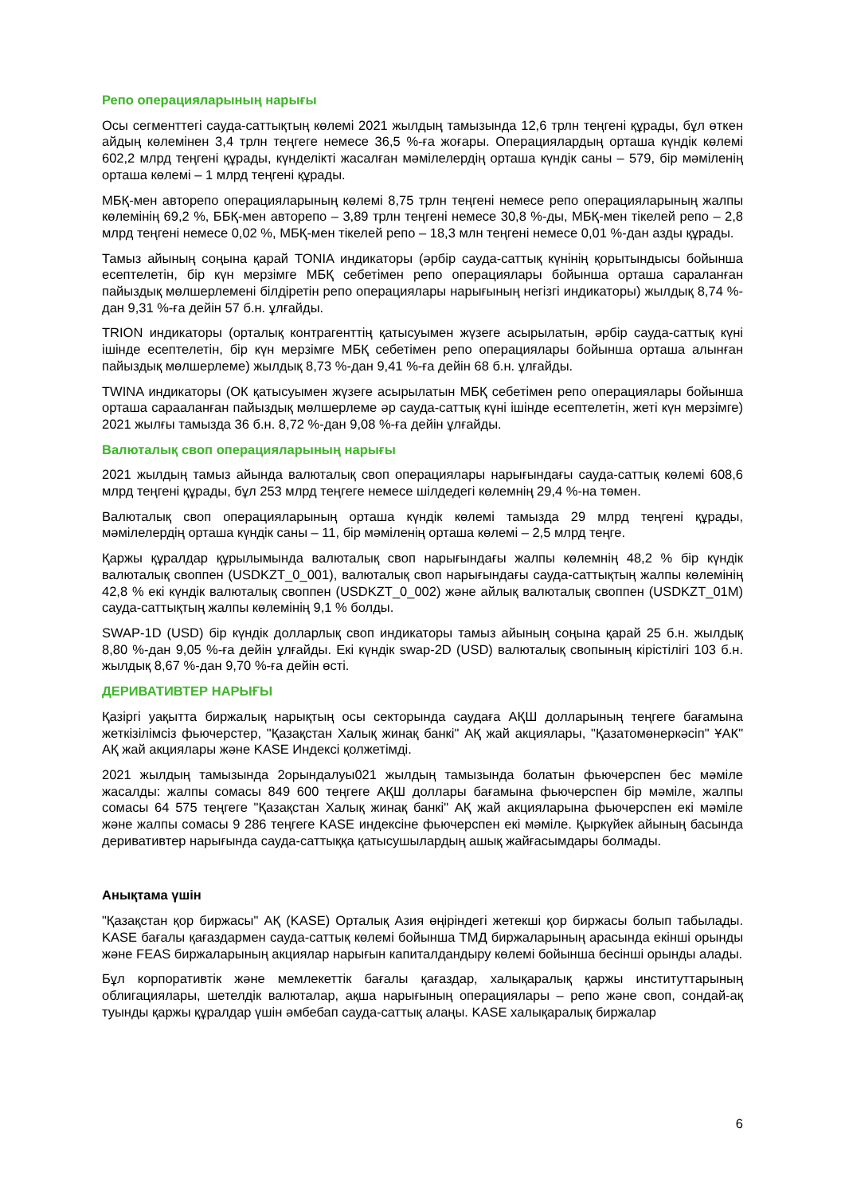Репо операцияларының нарығы
Осы сегменттегі сауда-саттықтың көлемі 2021 жылдың тамызында 12,6 трлн теңгені құрады, бұл өткен айдың көлемінен 3,4 трлн теңгеге немесе 36,5 %-ға жоғары. Операциялардың орташа күндік көлемі 602,2 млрд теңгені құрады, күнделікті жасалған мәмілелердің орташа күндік саны – 579, бір мәміленің орташа көлемі – 1 млрд теңгені құрады.
МБҚ-мен авторепо операцияларының көлемі 8,75 трлн теңгені немесе репо операцияларының жалпы көлемінің 69,2 %, ББҚ-мен авторепо – 3,89 трлн теңгені немесе 30,8 %-ды, МБҚ-мен тікелей репо – 2,8 млрд теңгені немесе 0,02 %, МБҚ-мен тікелей репо – 18,3 млн теңгені немесе 0,01 %-дан азды құрады.
Тамыз айының соңына қарай TONIA индикаторы (әрбір сауда-саттық күнінің қорытындысы бойынша есептелетін, бір күн мерзімге МБҚ себетімен репо операциялары бойынша орташа сараланған пайыздық мөлшерлемені білдіретін репо операциялары нарығының негізгі индикаторы) жылдық 8,74 %-дан 9,31 %-ға дейін 57 б.н. ұлғайды.
TRION индикаторы (орталық контрагенттің қатысуымен жүзеге асырылатын, әрбір сауда-саттық күні ішінде есептелетін, бір күн мерзімге МБҚ себетімен репо операциялары бойынша орташа алынған пайыздық мөлшерлеме) жылдық 8,73 %-дан 9,41 %-ға дейін 68 б.н. ұлғайды.
TWINA индикаторы (ОК қатысуымен жүзеге асырылатын МБҚ себетімен репо операциялары бойынша орташа сарааланған пайыздық мөлшерлеме әр сауда-саттық күні ішінде есептелетін, жеті күн мерзімге) 2021 жылғы тамызда 36 б.н. 8,72 %-дан 9,08 %-ға дейін ұлғайды.
Валюталық своп операцияларының нарығы
2021 жылдың тамыз айында валюталық своп операциялары нарығындағы сауда-саттық көлемі 608,6 млрд теңгені құрады, бұл 253 млрд теңгеге немесе шілдедегі көлемнің 29,4 %-на төмен.
Валюталық своп операцияларының орташа күндік көлемі тамызда 29 млрд теңгені құрады, мәмілелердің орташа күндік саны – 11, бір мәміленің орташа көлемі – 2,5 млрд теңге.
Қаржы құралдар құрылымында валюталық своп нарығындағы жалпы көлемнің 48,2 % бір күндік валюталық своппен (USDKZT_0_001), валюталық своп нарығындағы сауда-саттықтың жалпы көлемінің 42,8 % екі күндік валюталық своппен (USDKZT_0_002) және айлық валюталық своппен (USDKZT_01M) сауда-саттықтың жалпы көлемінің 9,1 % болды.
SWAP-1D (USD) бір күндік долларлық своп индикаторы тамыз айының соңына қарай 25 б.н. жылдық 8,80 %-дан 9,05 %-ға дейін ұлғайды. Екі күндік swap-2D (USD) валюталық свопының кірістілігі 103 б.н. жылдық 8,67 %-дан 9,70 %-ға дейін өсті.
ДЕРИВАТИВТЕР НАРЫҒЫ
Қазіргі уақытта биржалық нарықтың осы секторында саудаға АҚШ долларының теңгеге бағамына жеткізілімсіз фьючерстер, "Қазақстан Халық жинақ банкі" АҚ жай акциялары, "Қазатомөнеркәсіп" ҰАК" АҚ жай акциялары және KASE Индексі қолжетімді.
2021 жылдың тамызында 2орындалуы021 жылдың тамызында болатын фьючерспен бес мәміле жасалды: жалпы сомасы 849 600 теңгеге АҚШ доллары бағамына фьючерспен бір мәміле, жалпы сомасы 64 575 теңгеге "Қазақстан Халық жинақ банкі" АҚ жай акцияларына фьючерспен екі мәміле және жалпы сомасы 9 286 теңгеге KASE индексіне фьючерспен екі мәміле. Қыркүйек айының басында деривативтер нарығында сауда-саттыққа қатысушылардың ашық жайғасымдары болмады.
Анықтама үшін
"Қазақстан қор биржасы" АҚ (KASE) Орталық Азия өңіріндегі жетекші қор биржасы болып табылады. KASE бағалы қағаздармен сауда-саттық көлемі бойынша ТМД биржаларының арасында екінші орынды және FEAS биржаларының акциялар нарығын капиталдандыру көлемі бойынша бесінші орынды алады.
Бұл корпоративтік және мемлекеттік бағалы қағаздар, халықаралық қаржы институттарының облигациялары, шетелдік валюталар, ақша нарығының операциялары – репо және своп, сондай-ақ туынды қаржы құралдар үшін әмбебап сауда-саттық алаңы. KASE халықаралық биржалар
6